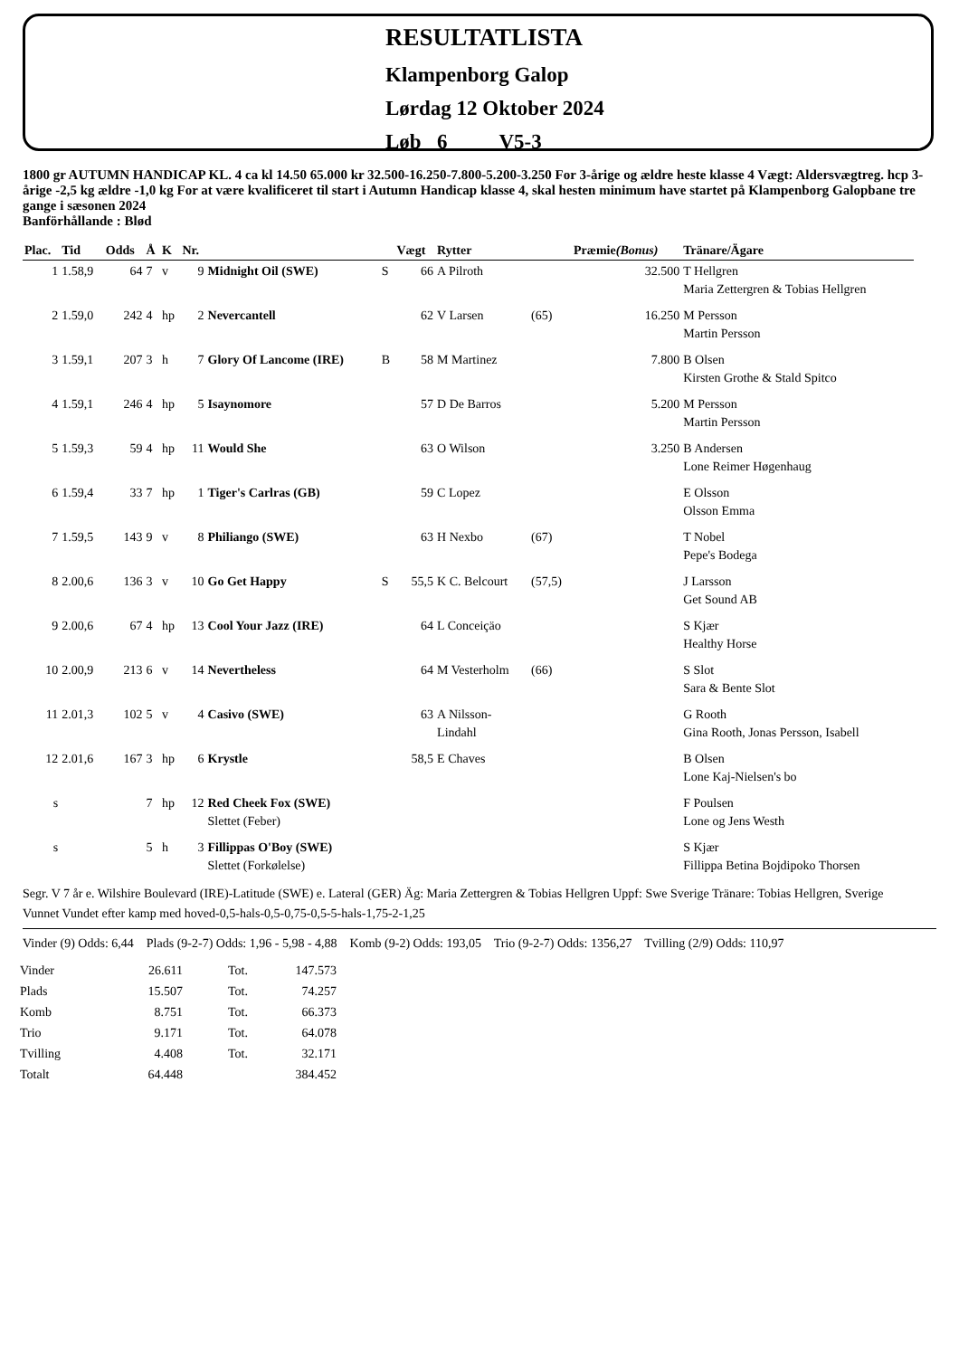RESULTATLISTA
Klampenborg Galop
Lørdag 12 Oktober 2024
Løb 6 V5-3
1800 gr AUTUMN HANDICAP KL. 4 ca kl 14.50 65.000 kr 32.500-16.250-7.800-5.200-3.250 For 3-årige og ældre heste klasse 4 Vægt: Aldersvægtreg. hcp 3-årige -2,5 kg ældre -1,0 kg For at være kvalificeret til start i Autumn Handicap klasse 4, skal hesten minimum have startet på Klampenborg Galopbane tre gange i sæsonen 2024
Banförhållande : Blød
| Plac. | Tid | Odds | Å | K | Nr. | | | Vægt | Rytter | | Præmie (Bonus) | Tränare/Ägare |
| --- | --- | --- | --- | --- | --- | --- | --- | --- | --- | --- | --- | --- |
| 1 | 1.58,9 | 64 | 7 | v | 9 | Midnight Oil (SWE) | S | 66 | A Pilroth | | 32.500 | T Hellgren Maria Zettergren & Tobias Hellgren |
| 2 | 1.59,0 | 242 | 4 | hp | 2 | Nevercantell | | 62 | V Larsen | (65) | 16.250 | M Persson Martin Persson |
| 3 | 1.59,1 | 207 | 3 | h | 7 | Glory Of Lancome (IRE) | B | 58 | M Martinez | | 7.800 | B Olsen Kirsten Grothe & Stald Spitco |
| 4 | 1.59,1 | 246 | 4 | hp | 5 | Isaynomore | | 57 | D De Barros | | 5.200 | M Persson Martin Persson |
| 5 | 1.59,3 | 59 | 4 | hp | 11 | Would She | | 63 | O Wilson | | 3.250 | B Andersen Lone Reimer Høgenhaug |
| 6 | 1.59,4 | 33 | 7 | hp | 1 | Tiger's Carlras (GB) | | 59 | C Lopez | | | E Olsson Olsson Emma |
| 7 | 1.59,5 | 143 | 9 | v | 8 | Philiango (SWE) | | 63 | H Nexbo | (67) | | T Nobel Pepe's Bodega |
| 8 | 2.00,6 | 136 | 3 | v | 10 | Go Get Happy | S | 55,5 | K C. Belcourt | (57,5) | | J Larsson Get Sound AB |
| 9 | 2.00,6 | 67 | 4 | hp | 13 | Cool Your Jazz (IRE) | | 64 | L Conceiçäo | | | S Kjær Healthy Horse |
| 10 | 2.00,9 | 213 | 6 | v | 14 | Nevertheless | | 64 | M Vesterholm | (66) | | S Slot Sara & Bente Slot |
| 11 | 2.01,3 | 102 | 5 | v | 4 | Casivo (SWE) | | 63 | A Nilsson- Lindahl | | | G Rooth Gina Rooth, Jonas Persson, Isabell |
| 12 | 2.01,6 | 167 | 3 | hp | 6 | Krystle | | 58,5 | E Chaves | | | B Olsen Lone Kaj-Nielsen's bo |
| s | | | 7 | hp | 12 | Red Cheek Fox (SWE) Slettet (Feber) | | | | | | F Poulsen Lone og Jens Westh |
| s | | | 5 | h | 3 | Fillippas O'Boy (SWE) Slettet (Forkølelse) | | | | | | S Kjær Fillippa Betina Bojdipoko Thorsen |
Segr. V 7 år e. Wilshire Boulevard (IRE)-Latitude (SWE) e. Lateral (GER) Äg: Maria Zettergren & Tobias Hellgren Uppf: Swe Sverige Tränare: Tobias Hellgren, Sverige
Vunnet Vundet efter kamp med hoved-0,5-hals-0,5-0,75-0,5-5-hals-1,75-2-1,25
Vinder (9) Odds: 6,44 Plads (9-2-7) Odds: 1,96 - 5,98 - 4,88 Komb (9-2) Odds: 193,05 Trio (9-2-7) Odds: 1356,27 Tvilling (2/9) Odds: 110,97
| Vinder | 26.611 | Tot. | 147.573 |
| Plads | 15.507 | Tot. | 74.257 |
| Komb | 8.751 | Tot. | 66.373 |
| Trio | 9.171 | Tot. | 64.078 |
| Tvilling | 4.408 | Tot. | 32.171 |
| Totalt | 64.448 | | 384.452 |